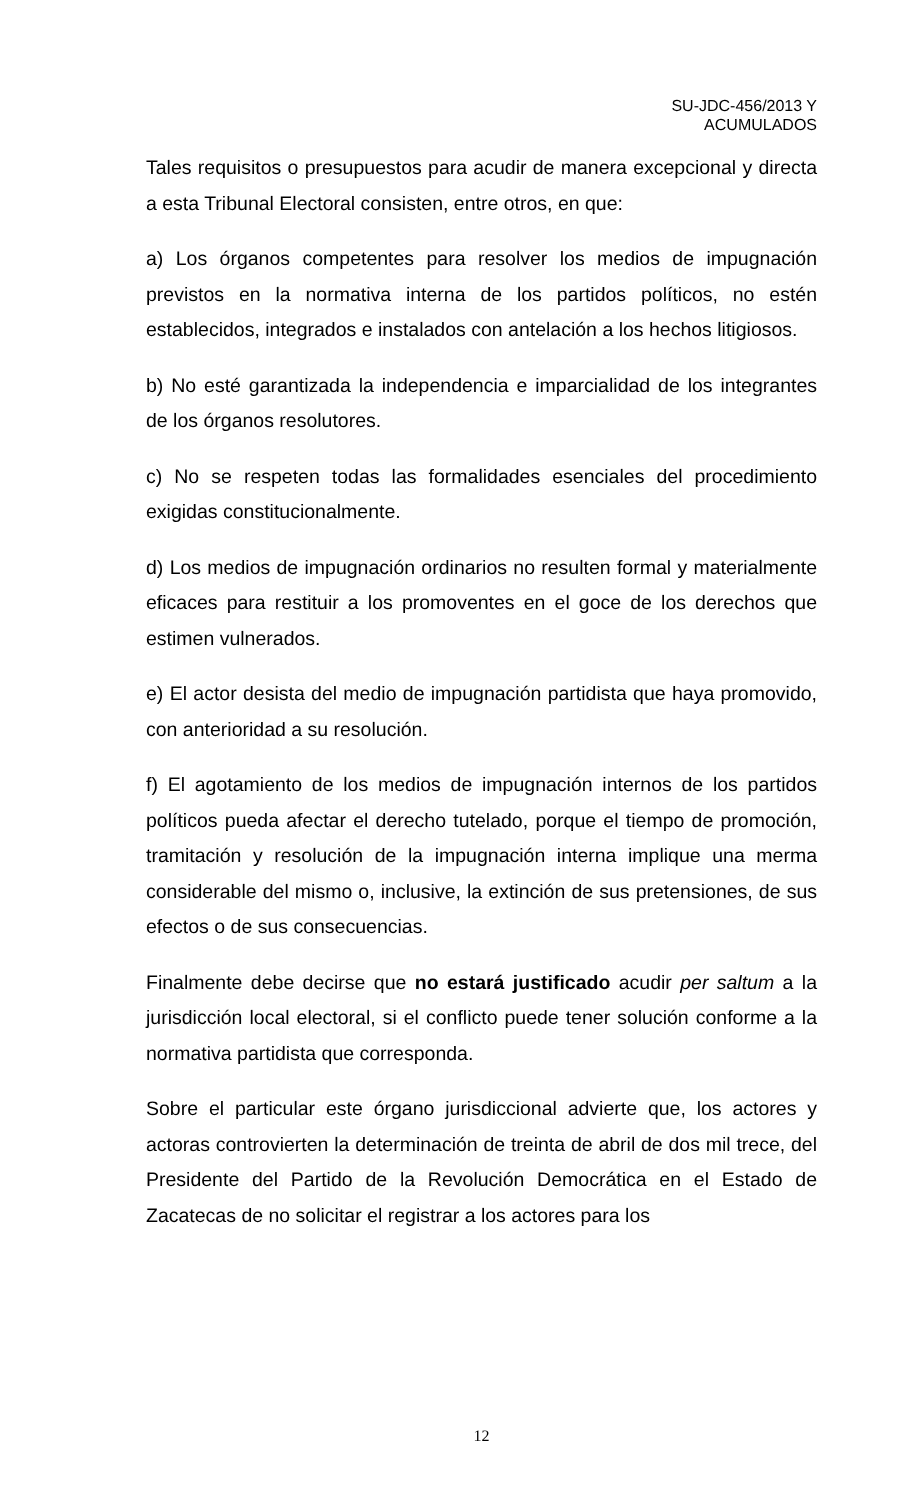SU-JDC-456/2013 Y
ACUMULADOS
Tales requisitos o presupuestos para acudir de manera excepcional y directa a esta Tribunal Electoral consisten, entre otros, en que:
a) Los órganos competentes para resolver los medios de impugnación previstos en la normativa interna de los partidos políticos, no estén establecidos, integrados e instalados con antelación a los hechos litigiosos.
b) No esté garantizada la independencia e imparcialidad de los integrantes de los órganos resolutores.
c) No se respeten todas las formalidades esenciales del procedimiento exigidas constitucionalmente.
d) Los medios de impugnación ordinarios no resulten formal y materialmente eficaces para restituir a los promoventes en el goce de los derechos que estimen vulnerados.
e) El actor desista del medio de impugnación partidista que haya promovido, con anterioridad a su resolución.
f) El agotamiento de los medios de impugnación internos de los partidos políticos pueda afectar el derecho tutelado, porque el tiempo de promoción, tramitación y resolución de la impugnación interna implique una merma considerable del mismo o, inclusive, la extinción de sus pretensiones, de sus efectos o de sus consecuencias.
Finalmente debe decirse que no estará justificado acudir per saltum a la jurisdicción local electoral, si el conflicto puede tener solución conforme a la normativa partidista que corresponda.
Sobre el particular este órgano jurisdiccional advierte que, los actores y actoras controvierten la determinación de treinta de abril de dos mil trece, del Presidente del Partido de la Revolución Democrática en el Estado de Zacatecas de no solicitar el registrar a los actores para los
12